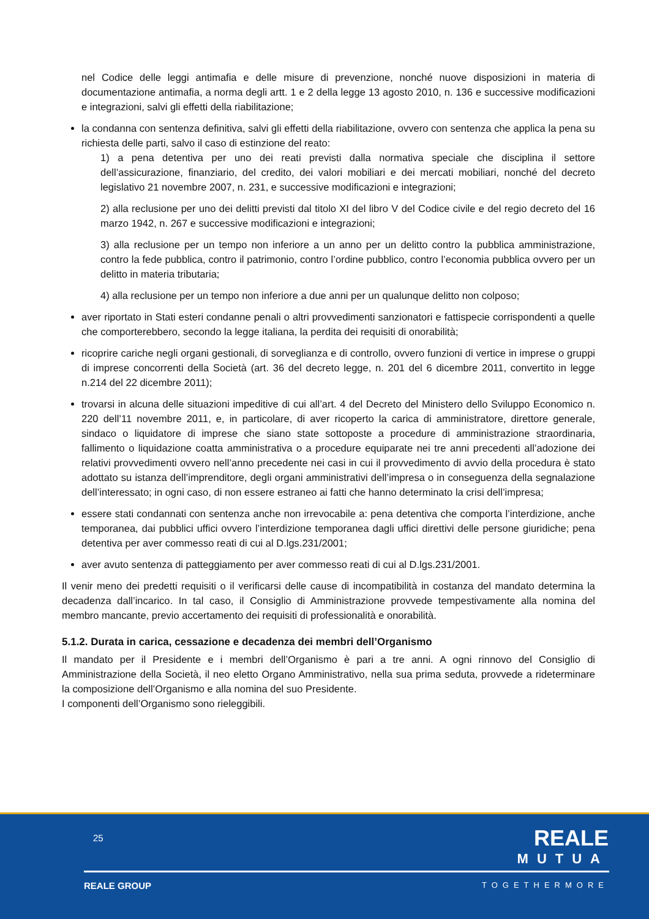nel Codice delle leggi antimafia e delle misure di prevenzione, nonché nuove disposizioni in materia di documentazione antimafia, a norma degli artt. 1 e 2 della legge 13 agosto 2010, n. 136 e successive modificazioni e integrazioni, salvi gli effetti della riabilitazione;
la condanna con sentenza definitiva, salvi gli effetti della riabilitazione, ovvero con sentenza che applica la pena su richiesta delle parti, salvo il caso di estinzione del reato:
1) a pena detentiva per uno dei reati previsti dalla normativa speciale che disciplina il settore dell’assicurazione, finanziario, del credito, dei valori mobiliari e dei mercati mobiliari, nonché del decreto legislativo 21 novembre 2007, n. 231, e successive modificazioni e integrazioni;
2) alla reclusione per uno dei delitti previsti dal titolo XI del libro V del Codice civile e del regio decreto del 16 marzo 1942, n. 267 e successive modificazioni e integrazioni;
3) alla reclusione per un tempo non inferiore a un anno per un delitto contro la pubblica amministrazione, contro la fede pubblica, contro il patrimonio, contro l’ordine pubblico, contro l’economia pubblica ovvero per un delitto in materia tributaria;
4) alla reclusione per un tempo non inferiore a due anni per un qualunque delitto non colposo;
aver riportato in Stati esteri condanne penali o altri provvedimenti sanzionatori e fattispecie corrispondenti a quelle che comporterebbero, secondo la legge italiana, la perdita dei requisiti di onorabilità;
ricoprire cariche negli organi gestionali, di sorveglianza e di controllo, ovvero funzioni di vertice in imprese o gruppi di imprese concorrenti della Società (art. 36 del decreto legge, n. 201 del 6 dicembre 2011, convertito in legge n.214 del 22 dicembre 2011);
trovarsi in alcuna delle situazioni impeditive di cui all’art. 4 del Decreto del Ministero dello Sviluppo Economico n. 220 dell’11 novembre 2011, e, in particolare, di aver ricoperto la carica di amministratore, direttore generale, sindaco o liquidatore di imprese che siano state sottoposte a procedure di amministrazione straordinaria, fallimento o liquidazione coatta amministrativa o a procedure equiparate nei tre anni precedenti all’adozione dei relativi provvedimenti ovvero nell’anno precedente nei casi in cui il provvedimento di avvio della procedura è stato adottato su istanza dell’imprenditore, degli organi amministrativi dell’impresa o in conseguenza della segnalazione dell’interessato; in ogni caso, di non essere estraneo ai fatti che hanno determinato la crisi dell’impresa;
essere stati condannati con sentenza anche non irrevocabile a: pena detentiva che comporta l’interdizione, anche temporanea, dai pubblici uffici ovvero l’interdizione temporanea dagli uffici direttivi delle persone giuridiche; pena detentiva per aver commesso reati di cui al D.lgs.231/2001;
aver avuto sentenza di patteggiamento per aver commesso reati di cui al D.lgs.231/2001.
Il venir meno dei predetti requisiti o il verificarsi delle cause di incompatibilità in costanza del mandato determina la decadenza dall’incarico. In tal caso, il Consiglio di Amministrazione provvede tempestivamente alla nomina del membro mancante, previo accertamento dei requisiti di professionalità e onorabilità.
5.1.2. Durata in carica, cessazione e decadenza dei membri dell’Organismo
Il mandato per il Presidente e i membri dell’Organismo è pari a tre anni. A ogni rinnovo del Consiglio di Amministrazione della Società, il neo eletto Organo Amministrativo, nella sua prima seduta, provvede a rideterminare la composizione dell’Organismo e alla nomina del suo Presidente.
I componenti dell’Organismo sono rieleggibili.
25 REALE
MUTUA
REALE GROUP TOGETHERMORE